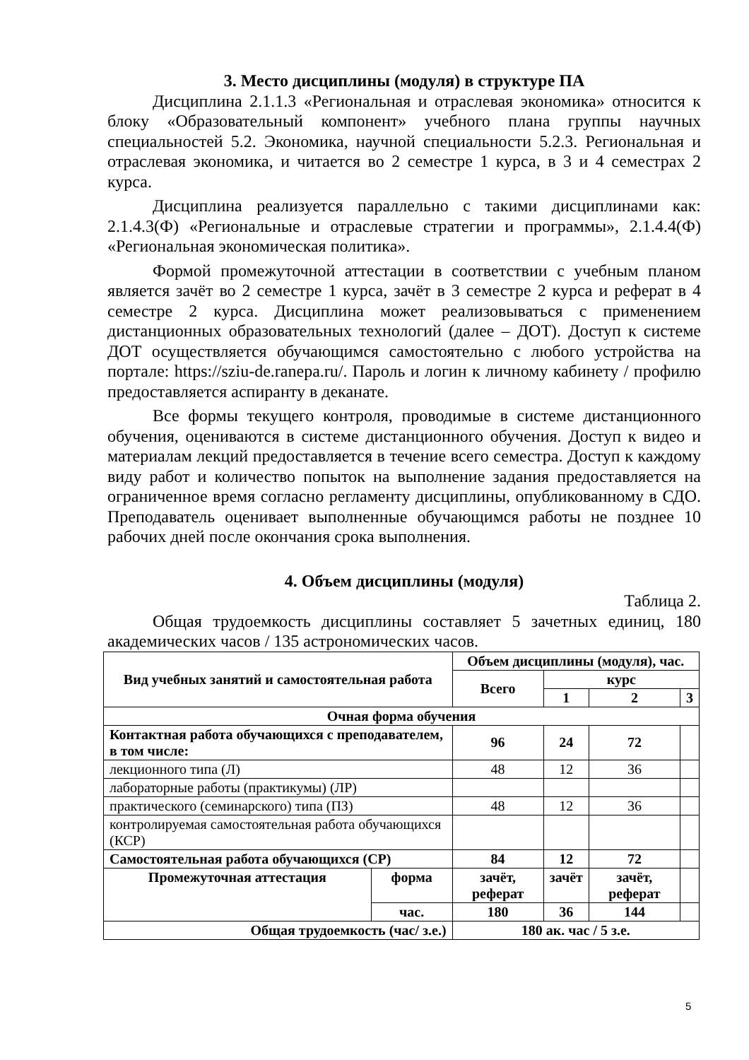3. Место дисциплины (модуля) в структуре ПА
Дисциплина 2.1.1.3 «Региональная и отраслевая экономика» относится к блоку «Образовательный компонент» учебного плана группы научных специальностей 5.2. Экономика, научной специальности 5.2.3. Региональная и отраслевая экономика, и читается во 2 семестре 1 курса, в 3 и 4 семестрах 2 курса.
Дисциплина реализуется параллельно с такими дисциплинами как: 2.1.4.3(Ф) «Региональные и отраслевые стратегии и программы», 2.1.4.4(Ф) «Региональная экономическая политика».
Формой промежуточной аттестации в соответствии с учебным планом является зачёт во 2 семестре 1 курса, зачёт в 3 семестре 2 курса и реферат в 4 семестре 2 курса. Дисциплина может реализовываться с применением дистанционных образовательных технологий (далее – ДОТ). Доступ к системе ДОТ осуществляется обучающимся самостоятельно с любого устройства на портале: https://sziu-de.ranepa.ru/. Пароль и логин к личному кабинету / профилю предоставляется аспиранту в деканате.
Все формы текущего контроля, проводимые в системе дистанционного обучения, оцениваются в системе дистанционного обучения. Доступ к видео и материалам лекций предоставляется в течение всего семестра. Доступ к каждому виду работ и количество попыток на выполнение задания предоставляется на ограниченное время согласно регламенту дисциплины, опубликованному в СДО. Преподаватель оценивает выполненные обучающимся работы не позднее 10 рабочих дней после окончания срока выполнения.
4. Объем дисциплины (модуля)
Таблица 2.
Общая трудоемкость дисциплины составляет 5 зачетных единиц, 180 академических часов / 135 астрономических часов.
| Вид учебных занятий и самостоятельная работа | | Объем дисциплины (модуля), час. | | | |
| --- | --- | --- | --- | --- | --- |
| | | Всего | курс | | |
| | | | 1 | 2 | 3 |
| Очная форма обучения | | | | | |
| Контактная работа обучающихся с преподавателем, в том числе: | | 96 | 24 | 72 | |
| лекционного типа (Л) | | 48 | 12 | 36 | |
| лабораторные работы (практикумы) (ЛР) | | | | | |
| практического (семинарского) типа (ПЗ) | | 48 | 12 | 36 | |
| контролируемая самостоятельная работа обучающихся (КСР) | | | | | |
| Самостоятельная работа обучающихся (СР) | | 84 | 12 | 72 | |
| Промежуточная аттестация | форма | зачёт, реферат | зачёт | зачёт, реферат | |
| | час. | 180 | 36 | 144 | |
| Общая трудоемкость (час/ з.е.) | | 180 ак. час / 5 з.е. | | | |
5